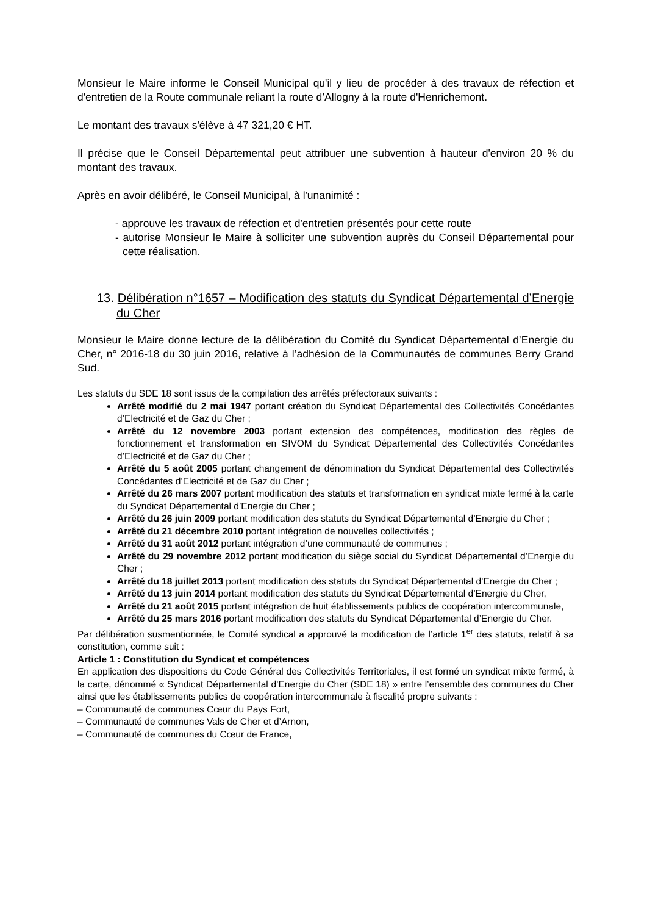Monsieur le Maire informe le Conseil Municipal qu'il y lieu de procéder à des travaux de réfection et d'entretien de la Route communale reliant la route d’Allogny à la route d'Henrichemont.
Le montant des travaux s'élève à 47 321,20 € HT.
Il précise que le Conseil Départemental peut attribuer une subvention à hauteur d'environ 20 % du montant des travaux.
Après en avoir délibéré, le Conseil Municipal, à l'unanimité :
- approuve les travaux de réfection et d'entretien présentés pour cette route
- autorise Monsieur le Maire à solliciter une subvention auprès du Conseil Départemental pour cette réalisation.
13. Délibération n°1657 – Modification des statuts du Syndicat Départemental d’Energie du Cher
Monsieur le Maire donne lecture de la délibération du Comité du Syndicat Départemental d’Energie du Cher, n° 2016-18 du 30 juin 2016, relative à l’adhésion de la Communautés de communes Berry Grand Sud.
Les statuts du SDE 18 sont issus de la compilation des arrêtés préfectoraux suivants :
Arrêté modifié du 2 mai 1947 portant création du Syndicat Départemental des Collectivités Concédantes d’Electricité et de Gaz du Cher ;
Arrêté du 12 novembre 2003 portant extension des compétences, modification des règles de fonctionnement et transformation en SIVOM du Syndicat Départemental des Collectivités Concédantes d’Electricité et de Gaz du Cher ;
Arrêté du 5 août 2005 portant changement de dénomination du Syndicat Départemental des Collectivités Concédantes d’Electricité et de Gaz du Cher ;
Arrêté du 26 mars 2007 portant modification des statuts et transformation en syndicat mixte fermé à la carte du Syndicat Départemental d’Energie du Cher ;
Arrêté du 26 juin 2009 portant modification des statuts du Syndicat Départemental d’Energie du Cher ;
Arrêté du 21 décembre 2010 portant intégration de nouvelles collectivités ;
Arrêté du 31 août 2012 portant intégration d’une communauté de communes ;
Arrêté du 29 novembre 2012 portant modification du siège social du Syndicat Départemental d’Energie du Cher ;
Arrêté du 18 juillet 2013 portant modification des statuts du Syndicat Départemental d’Energie du Cher ;
Arrêté du 13 juin 2014 portant modification des statuts du Syndicat Départemental d’Energie du Cher,
Arrêté du 21 août 2015 portant intégration de huit établissements publics de coopération intercommunale,
Arrêté du 25 mars 2016 portant modification des statuts du Syndicat Départemental d’Energie du Cher.
Par délibération susmentionnée, le Comité syndical a approuvé la modification de l’article 1<sup>er</sup> des statuts, relatif à sa constitution, comme suit :
Article 1 : Constitution du Syndicat et compétences
En application des dispositions du Code Général des Collectivités Territoriales, il est formé un syndicat mixte fermé, à la carte, dénommé « Syndicat Départemental d’Energie du Cher (SDE 18) » entre l’ensemble des communes du Cher ainsi que les établissements publics de coopération intercommunale à fiscalité propre suivants :
– Communauté de communes Cœur du Pays Fort,
– Communauté de communes Vals de Cher et d’Arnon,
– Communauté de communes du Cœur de France,